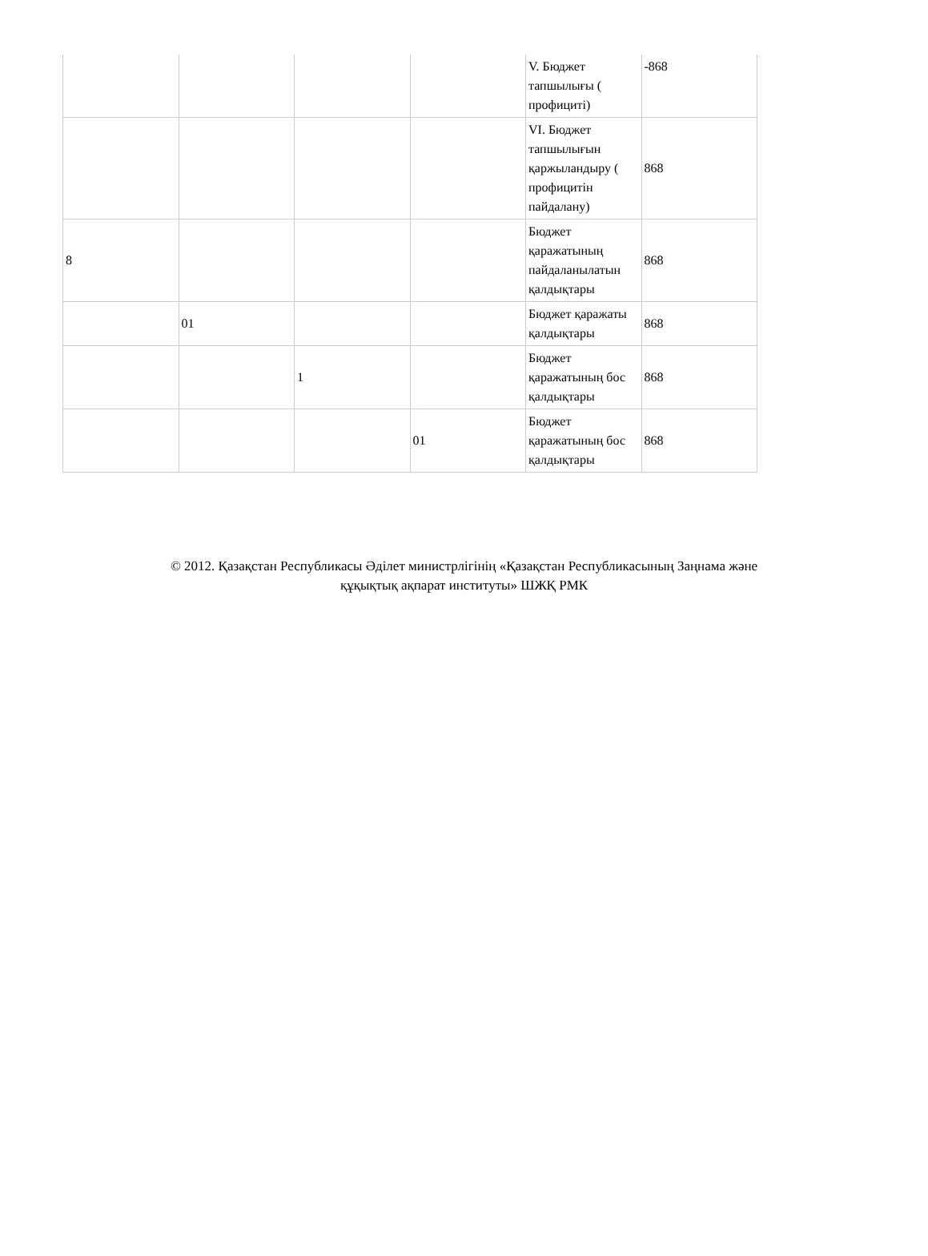| | | | | V. Бюджет тапшылығы ( профициті) | -868 |
| | | | | VI. Бюджет тапшылығын қаржыландыру ( профицитін пайдалану) | 868 |
| 8 | | | | Бюджет қаражатының пайдаланылатын қалдықтары | 868 |
| | 01 | | | Бюджет қаражаты қалдықтары | 868 |
| | | 1 | | Бюджет қаражатының бос қалдықтары | 868 |
| | | | 01 | Бюджет қаражатының бос қалдықтары | 868 |
© 2012. Қазақстан Республикасы Әділет министрлігінің «Қазақстан Республикасының Заңнама және
құқықтық ақпарат институты» ШЖҚ РМК